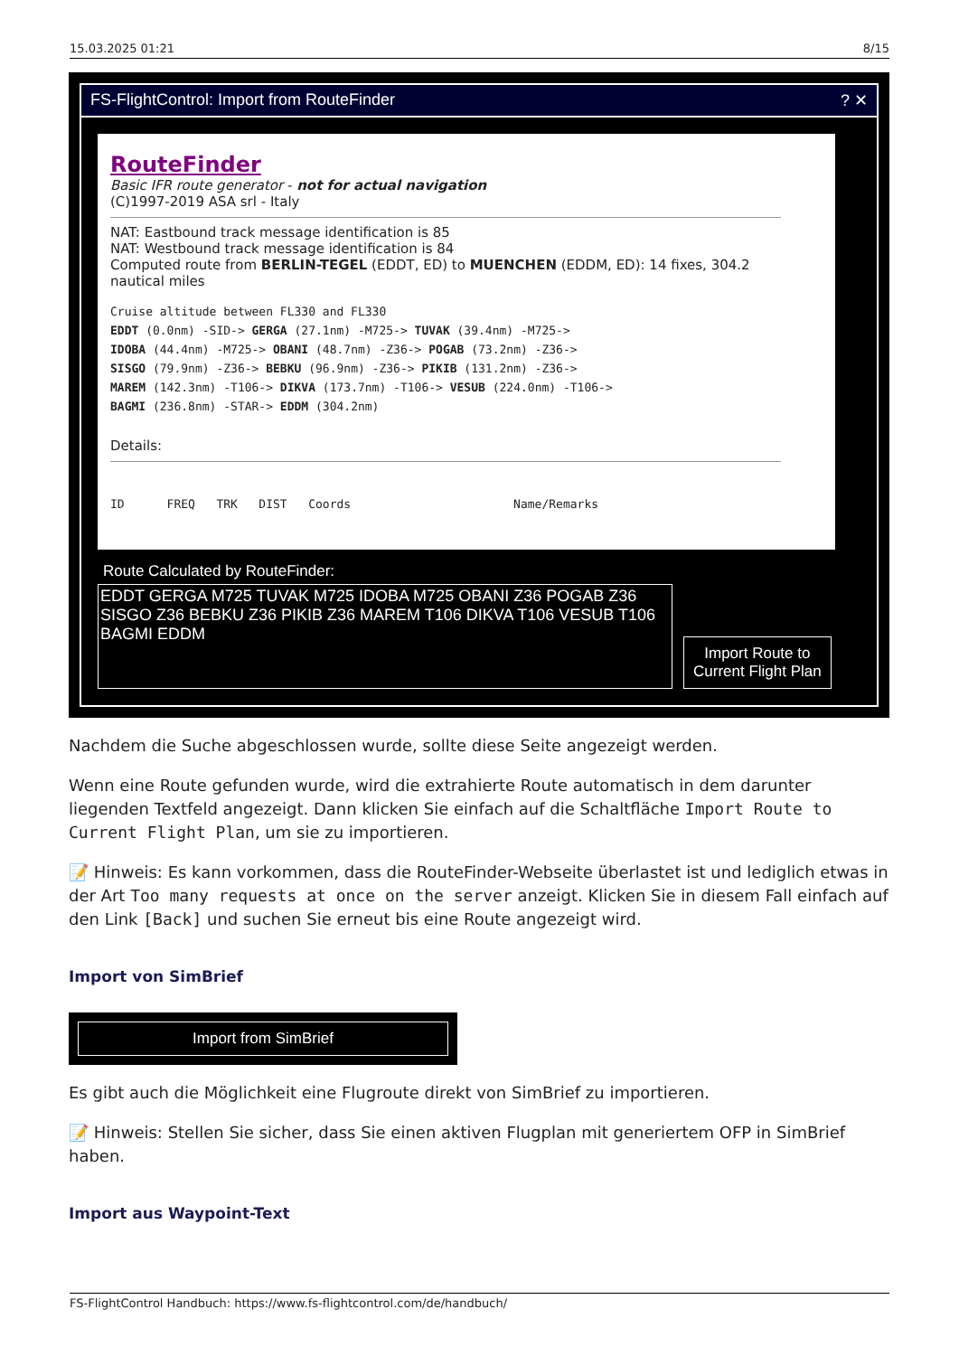15.03.2025 01:21 8/15
FS-FlightControl: Import from RouteFinder? ✕
RouteFinder
Basic IFR route generator - not for actual navigation
(C)1997-2019 ASA srl - Italy
NAT: Eastbound track message identification is 85
NAT: Westbound track message identification is 84
Computed route from BERLIN-TEGEL (EDDT, ED) to MUENCHEN (EDDM, ED): 14 fixes, 304.2 nautical miles
Cruise altitude between FL330 and FL330
EDDT (0.0nm) -SID-> GERGA (27.1nm) -M725-> TUVAK (39.4nm) -M725->
IDOBA (44.4nm) -M725-> OBANI (48.7nm) -Z36-> POGAB (73.2nm) -Z36->
SISGO (79.9nm) -Z36-> BEBKU (96.9nm) -Z36-> PIKIB (131.2nm) -Z36->
MAREM (142.3nm) -T106-> DIKVA (173.7nm) -T106-> VESUB (224.0nm) -T106->
BAGMI (236.8nm) -STAR-> EDDM (304.2nm)
Details:
ID FREQ TRK DIST Coords Name/Remarks
Route Calculated by RouteFinder:
EDDT GERGA M725 TUVAK M725 IDOBA M725 OBANI Z36 POGAB Z36 SISGO Z36 BEBKU Z36 PIKIB Z36 MAREM T106 DIKVA T106 VESUB T106 BAGMI EDDM
Import Route to
Current Flight Plan
Nachdem die Suche abgeschlossen wurde, sollte diese Seite angezeigt werden.
Wenn eine Route gefunden wurde, wird die extrahierte Route automatisch in dem darunter liegenden Textfeld angezeigt. Dann klicken Sie einfach auf die Schaltfläche Import Route to Current Flight Plan, um sie zu importieren.
📝 Hinweis: Es kann vorkommen, dass die RouteFinder-Webseite überlastet ist und lediglich etwas in der Art Too many requests at once on the server anzeigt. Klicken Sie in diesem Fall einfach auf den Link [Back] und suchen Sie erneut bis eine Route angezeigt wird.
Import von SimBrief
Import from SimBrief
Es gibt auch die Möglichkeit eine Flugroute direkt von SimBrief zu importieren.
📝 Hinweis: Stellen Sie sicher, dass Sie einen aktiven Flugplan mit generiertem OFP in SimBrief haben.
Import aus Waypoint-Text
FS-FlightControl Handbuch: https://www.fs-flightcontrol.com/de/handbuch/